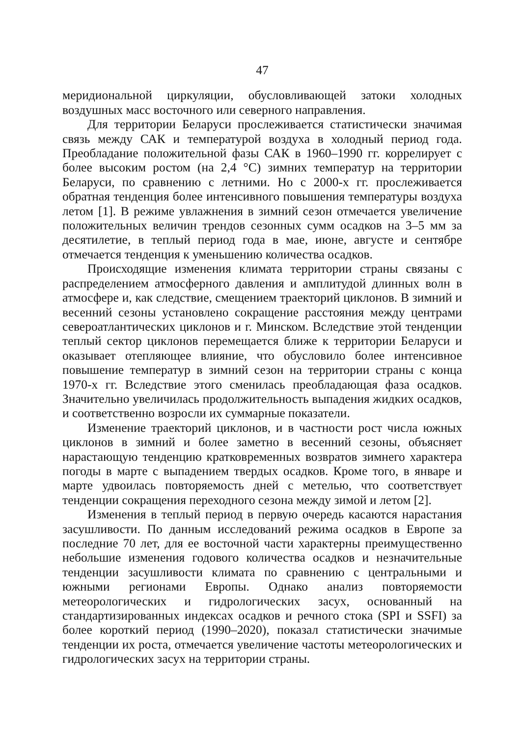47
меридиональной циркуляции, обусловливающей затоки холодных воздушных масс восточного или северного направления.
Для территории Беларуси прослеживается статистически значимая связь между САК и температурой воздуха в холодный период года. Преобладание положительной фазы САК в 1960–1990 гг. коррелирует с более высоким ростом (на 2,4 °С) зимних температур на территории Беларуси, по сравнению с летними. Но с 2000-х гг. прослеживается обратная тенденция более интенсивного повышения температуры воздуха летом [1]. В режиме увлажнения в зимний сезон отмечается увеличение положительных величин трендов сезонных сумм осадков на 3–5 мм за десятилетие, в теплый период года в мае, июне, августе и сентябре отмечается тенденция к уменьшению количества осадков.
Происходящие изменения климата территории страны связаны с распределением атмосферного давления и амплитудой длинных волн в атмосфере и, как следствие, смещением траекторий циклонов. В зимний и весенний сезоны установлено сокращение расстояния между центрами североатлантических циклонов и г. Минском. Вследствие этой тенденции теплый сектор циклонов перемещается ближе к территории Беларуси и оказывает отепляющее влияние, что обусловило более интенсивное повышение температур в зимний сезон на территории страны с конца 1970-х гг. Вследствие этого сменилась преобладающая фаза осадков. Значительно увеличилась продолжительность выпадения жидких осадков, и соответственно возросли их суммарные показатели.
Изменение траекторий циклонов, и в частности рост числа южных циклонов в зимний и более заметно в весенний сезоны, объясняет нарастающую тенденцию кратковременных возвратов зимнего характера погоды в марте с выпадением твердых осадков. Кроме того, в январе и марте удвоилась повторяемость дней с метелью, что соответствует тенденции сокращения переходного сезона между зимой и летом [2].
Изменения в теплый период в первую очередь касаются нарастания засушливости. По данным исследований режима осадков в Европе за последние 70 лет, для ее восточной части характерны преимущественно небольшие изменения годового количества осадков и незначительные тенденции засушливости климата по сравнению с центральными и южными регионами Европы. Однако анализ повторяемости метеорологических и гидрологических засух, основанный на стандартизированных индексах осадков и речного стока (SPI и SSFI) за более короткий период (1990–2020), показал статистически значимые тенденции их роста, отмечается увеличение частоты метеорологических и гидрологических засух на территории страны.